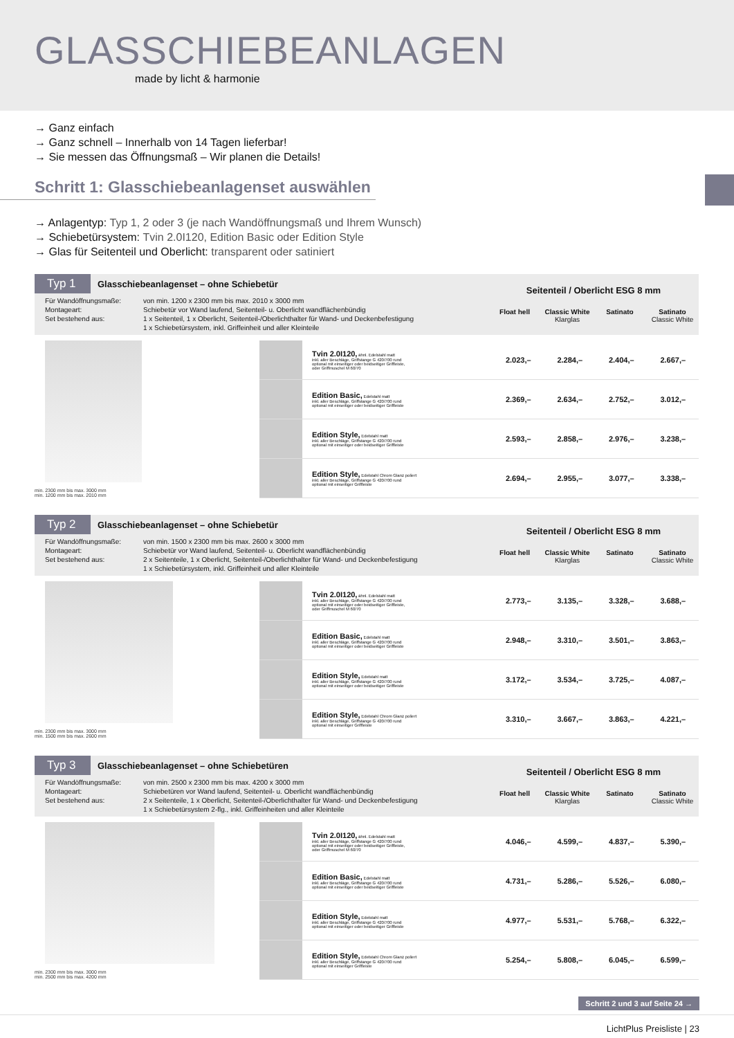GLASSCHIEBEANLAGEN
made by licht & harmonie
→ Ganz einfach
→ Ganz schnell – Innerhalb von 14 Tagen lieferbar!
→ Sie messen das Öffnungsmaß – Wir planen die Details!
Schritt 1: Glasschiebeanlagenset auswählen
→ Anlagentyp: Typ 1, 2 oder 3 (je nach Wandöffnungsmaß und Ihrem Wunsch)
→ Schiebetürsystem: Tvin 2.0I120, Edition Basic oder Edition Style
→ Glas für Seitenteil und Oberlicht: transparent oder satiniert
Typ 1 Glasschiebeanlagenset – ohne Schiebetür
Für Wandöffnungsmaße: von min. 1200 x 2300 mm bis max. 2010 x 3000 mm Montageart: Schiebetür vor Wand laufend, Seitenteil- u. Oberlicht wandflächenbündig Set bestehend aus: 1 x Seitenteil, 1 x Oberlicht, Seitenteil-/Oberlichthalter für Wand- und Deckenbefestigung
1 x Schiebetürsystem, inkl. Griffeinheit und aller Kleinteile
Seitenteil / Oberlicht ESG 8 mm
Float hell Classic White
Klarglas
Satinato Satinato
Classic White
min. 2300 mm bis max. 3000 mm
min. 1200 mm bis max. 2010 mm
| | Tvin 2.0I120, ähnl. Edelstahl matt inkl. aller Beschläge, Griffstange G 420/700 rund optional mit einseitiger oder beidseitiger Griffleiste, oder Griffmuschel M 60/70 | 2.023,– | 2.284,– | 2.404,– | 2.667,– |
| | Edition Basic, Edelstahl matt inkl. aller Beschläge, Griffstange G 420/700 rund optional mit einseitiger oder beidseitiger Griffleiste | 2.369,– | 2.634,– | 2.752,– | 3.012,– |
| | Edition Style, Edelstahl matt inkl. aller Beschläge, Griffstange G 420/700 rund optional mit einseitiger oder beidseitiger Griffleiste | 2.593,– | 2.858,– | 2.976,– | 3.238,– |
| | Edition Style, Edelstahl Chrom Glanz poliert inkl. aller Beschläge, Griffstange G 420/700 rund optional mit einseitiger Griffleiste | 2.694,– | 2.955,– | 3.077,– | 3.338,– |
Typ 2 Glasschiebeanlagenset – ohne Schiebetür
Für Wandöffnungsmaße: von min. 1500 x 2300 mm bis max. 2600 x 3000 mm Montageart: Schiebetür vor Wand laufend, Seitenteil- u. Oberlicht wandflächenbündig Set bestehend aus: 2 x Seitenteile, 1 x Oberlicht, Seitenteil-/Oberlichthalter für Wand- und Deckenbefestigung
1 x Schiebetürsystem, inkl. Griffeinheit und aller Kleinteile
Seitenteil / Oberlicht ESG 8 mm
Float hell Classic White
Klarglas
Satinato Satinato
Classic White
min. 2300 mm bis max. 3000 mm
min. 1500 mm bis max. 2600 mm
| | Tvin 2.0I120, ähnl. Edelstahl matt inkl. aller Beschläge, Griffstange G 420/700 rund optional mit einseitiger oder beidseitiger Griffleiste, oder Griffmuschel M 60/70 | 2.773,– | 3.135,– | 3.328,– | 3.688,– |
| | Edition Basic, Edelstahl matt inkl. aller Beschläge, Griffstange G 420/700 rund optional mit einseitiger oder beidseitiger Griffleiste | 2.948,– | 3.310,– | 3.501,– | 3.863,– |
| | Edition Style, Edelstahl matt inkl. aller Beschläge, Griffstange G 420/700 rund optional mit einseitiger oder beidseitiger Griffleiste | 3.172,– | 3.534,– | 3.725,– | 4.087,– |
| | Edition Style, Edelstahl Chrom Glanz poliert inkl. aller Beschläge, Griffstange G 420/700 rund optional mit einseitiger Griffleiste | 3.310,– | 3.667,– | 3.863,– | 4.221,– |
Typ 3 Glasschiebeanlagenset – ohne Schiebetüren
Für Wandöffnungsmaße: von min. 2500 x 2300 mm bis max. 4200 x 3000 mm Montageart: Schiebetüren vor Wand laufend, Seitenteil- u. Oberlicht wandflächenbündig Set bestehend aus: 2 x Seitenteile, 1 x Oberlicht, Seitenteil-/Oberlichthalter für Wand- und Deckenbefestigung
1 x Schiebetürsystem 2-flg., inkl. Griffeinheiten und aller Kleinteile
Seitenteil / Oberlicht ESG 8 mm
Float hell Classic White
Klarglas
Satinato Satinato
Classic White
min. 2300 mm bis max. 3000 mm
min. 2500 mm bis max. 4200 mm
| | Tvin 2.0I120, ähnl. Edelstahl matt inkl. aller Beschläge, Griffstange G 420/700 rund optional mit einseitiger oder beidseitiger Griffleiste, oder Griffmuschel M 60/70 | 4.046,– | 4.599,– | 4.837,– | 5.390,– |
| | Edition Basic, Edelstahl matt inkl. aller Beschläge, Griffstange G 420/700 rund optional mit einseitiger oder beidseitiger Griffleiste | 4.731,– | 5.286,– | 5.526,– | 6.080,– |
| | Edition Style, Edelstahl matt inkl. aller Beschläge, Griffstange G 420/700 rund optional mit einseitiger oder beidseitiger Griffleiste | 4.977,– | 5.531,– | 5.768,– | 6.322,– |
| | Edition Style, Edelstahl Chrom Glanz poliert inkl. aller Beschläge, Griffstange G 420/700 rund optional mit einseitiger Griffleiste | 5.254,– | 5.808,– | 6.045,– | 6.599,– |
Schritt 2 und 3 auf Seite 24 →
LichtPlus Preisliste | 23